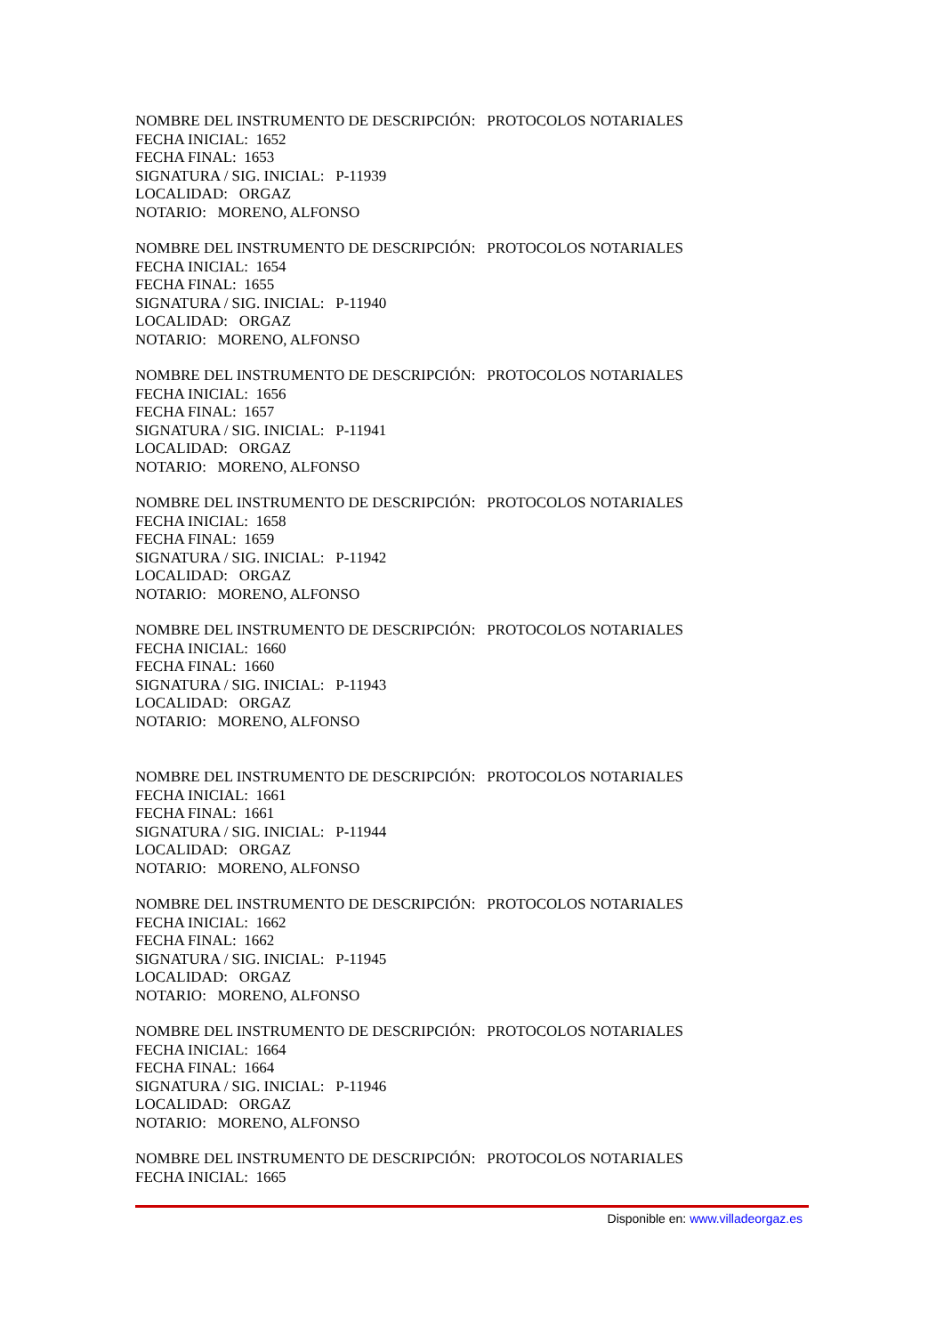NOMBRE DEL INSTRUMENTO DE DESCRIPCIÓN: PROTOCOLOS NOTARIALES
FECHA INICIAL: 1652
FECHA FINAL: 1653
SIGNATURA / SIG. INICIAL: P-11939
LOCALIDAD: ORGAZ
NOTARIO: MORENO, ALFONSO
NOMBRE DEL INSTRUMENTO DE DESCRIPCIÓN: PROTOCOLOS NOTARIALES
FECHA INICIAL: 1654
FECHA FINAL: 1655
SIGNATURA / SIG. INICIAL: P-11940
LOCALIDAD: ORGAZ
NOTARIO: MORENO, ALFONSO
NOMBRE DEL INSTRUMENTO DE DESCRIPCIÓN: PROTOCOLOS NOTARIALES
FECHA INICIAL: 1656
FECHA FINAL: 1657
SIGNATURA / SIG. INICIAL: P-11941
LOCALIDAD: ORGAZ
NOTARIO: MORENO, ALFONSO
NOMBRE DEL INSTRUMENTO DE DESCRIPCIÓN: PROTOCOLOS NOTARIALES
FECHA INICIAL: 1658
FECHA FINAL: 1659
SIGNATURA / SIG. INICIAL: P-11942
LOCALIDAD: ORGAZ
NOTARIO: MORENO, ALFONSO
NOMBRE DEL INSTRUMENTO DE DESCRIPCIÓN: PROTOCOLOS NOTARIALES
FECHA INICIAL: 1660
FECHA FINAL: 1660
SIGNATURA / SIG. INICIAL: P-11943
LOCALIDAD: ORGAZ
NOTARIO: MORENO, ALFONSO
NOMBRE DEL INSTRUMENTO DE DESCRIPCIÓN: PROTOCOLOS NOTARIALES
FECHA INICIAL: 1661
FECHA FINAL: 1661
SIGNATURA / SIG. INICIAL: P-11944
LOCALIDAD: ORGAZ
NOTARIO: MORENO, ALFONSO
NOMBRE DEL INSTRUMENTO DE DESCRIPCIÓN: PROTOCOLOS NOTARIALES
FECHA INICIAL: 1662
FECHA FINAL: 1662
SIGNATURA / SIG. INICIAL: P-11945
LOCALIDAD: ORGAZ
NOTARIO: MORENO, ALFONSO
NOMBRE DEL INSTRUMENTO DE DESCRIPCIÓN: PROTOCOLOS NOTARIALES
FECHA INICIAL: 1664
FECHA FINAL: 1664
SIGNATURA / SIG. INICIAL: P-11946
LOCALIDAD: ORGAZ
NOTARIO: MORENO, ALFONSO
NOMBRE DEL INSTRUMENTO DE DESCRIPCIÓN: PROTOCOLOS NOTARIALES
FECHA INICIAL: 1665
Disponible en: www.villadeorgaz.es